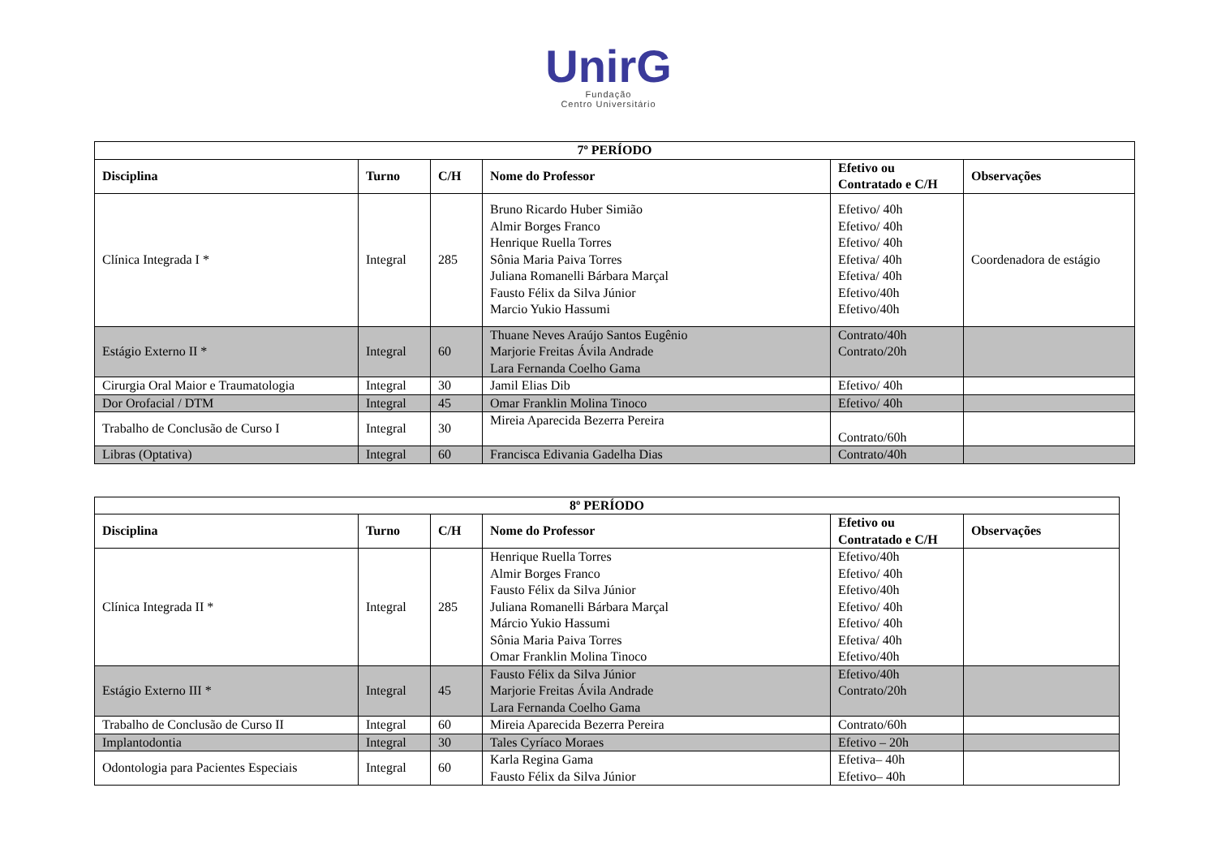UnirG
Fundação
Centro Universitário
| 7º PERÍODO | | | | | |
| Disciplina | Turno | C/H | Nome do Professor | Efetivo ou Contratado e C/H | Observações |
| Clínica Integrada I * | Integral | 285 | Bruno Ricardo Huber Simião Almir Borges Franco Henrique Ruella Torres Sônia Maria Paiva Torres Juliana Romanelli Bárbara Marçal Fausto Félix da Silva Júnior Marcio Yukio Hassumi | Efetivo/ 40h Efetivo/ 40h Efetivo/ 40h Efetiva/ 40h Efetiva/ 40h Efetivo/40h Efetivo/40h | Coordenadora de estágio |
| Estágio Externo II * | Integral | 60 | Thuane Neves Araújo Santos Eugênio Marjorie Freitas Ávila Andrade Lara Fernanda Coelho Gama | Contrato/40h Contrato/20h | |
| Cirurgia Oral Maior e Traumatologia | Integral | 30 | Jamil Elias Dib | Efetivo/ 40h | |
| Dor Orofacial / DTM | Integral | 45 | Omar Franklin Molina Tinoco | Efetivo/ 40h | |
| Trabalho de Conclusão de Curso I | Integral | 30 | Mireia Aparecida Bezerra Pereira | Contrato/60h | |
| Libras (Optativa) | Integral | 60 | Francisca Edivania Gadelha Dias | Contrato/40h | |
| 8º PERÍODO | | | | | |
| Disciplina | Turno | C/H | Nome do Professor | Efetivo ou Contratado e C/H | Observações |
| Clínica Integrada II * | Integral | 285 | Henrique Ruella Torres Almir Borges Franco Fausto Félix da Silva Júnior Juliana Romanelli Bárbara Marçal Márcio Yukio Hassumi Sônia Maria Paiva Torres Omar Franklin Molina Tinoco | Efetivo/40h Efetivo/ 40h Efetivo/40h Efetivo/ 40h Efetivo/ 40h Efetiva/ 40h Efetivo/40h | |
| Estágio Externo III * | Integral | 45 | Fausto Félix da Silva Júnior Marjorie Freitas Ávila Andrade Lara Fernanda Coelho Gama | Efetivo/40h Contrato/20h | |
| Trabalho de Conclusão de Curso II | Integral | 60 | Mireia Aparecida Bezerra Pereira | Contrato/60h | |
| Implantodontia | Integral | 30 | Tales Cyríaco Moraes | Efetivo – 20h | |
| Odontologia para Pacientes Especiais | Integral | 60 | Karla Regina Gama Fausto Félix da Silva Júnior | Efetiva– 40h Efetivo– 40h | |